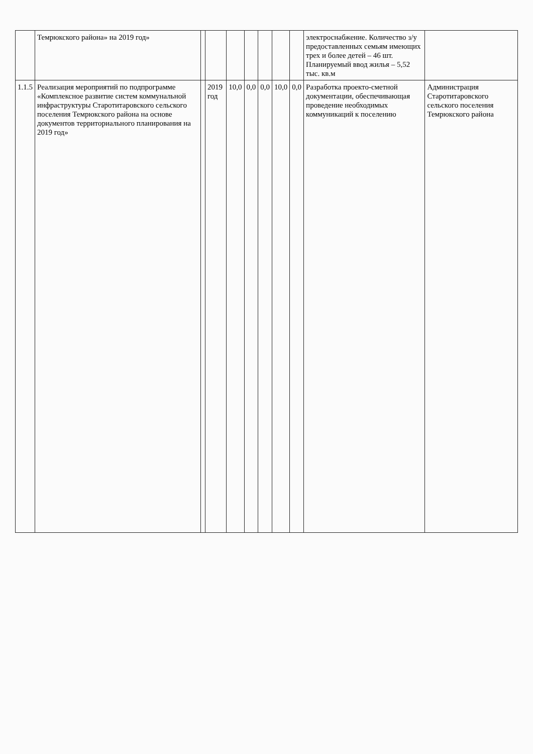| | Темрюкского района» на 2019 год» | | | | | | | | электроснабжение. Количество з/у предоставленных семьям имеющих трех и более детей – 46 шт. Планируемый ввод жилья – 5,52 тыс. кв.м | |
| 1.1.5 | Реализация мероприятий по подпрограмме «Комплексное развитие систем коммунальной инфраструктуры Старотитаровского сельского поселения Темрюкского района на основе документов территориального планирования на 2019 год» | | 2019 год | 10,0 | 0,0 | 0,0 | 10,0 | 0,0 | Разработка проекто-сметной документации, обеспечивающая проведение необходимых коммуникаций к поселению | Администрация Старотитаровского сельского поселения Темрюкского района |